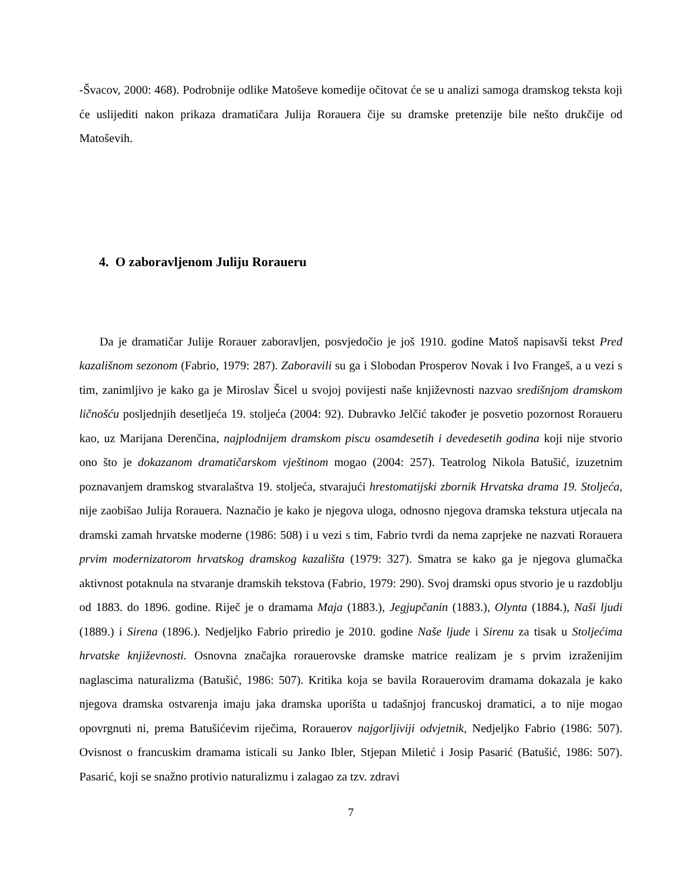-Švacov, 2000: 468). Podrobnije odlike Matoševe komedije očitovat će se u analizi samoga dramskog teksta koji će uslijediti nakon prikaza dramatičara Julija Rorauera čije su dramske pretenzije bile nešto drukčije od Matoševih.
4. O zaboravljenom Juliju Roraueru
Da je dramatičar Julije Rorauer zaboravljen, posvjedočio je još 1910. godine Matoš napisavši tekst Pred kazališnom sezonom (Fabrio, 1979: 287). Zaboravili su ga i Slobodan Prosperov Novak i Ivo Frangeš, a u vezi s tim, zanimljivo je kako ga je Miroslav Šicel u svojoj povijesti naše književnosti nazvao središnjom dramskom ličnošću posljednjih desetljeća 19. stoljeća (2004: 92). Dubravko Jelčić također je posvetio pozornost Roraueru kao, uz Marijana Derenčina, najplodnijem dramskom piscu osamdesetih i devedesetih godina koji nije stvorio ono što je dokazanom dramatičarskom vještinom mogao (2004: 257). Teatrolog Nikola Batušić, izuzetnim poznavanjem dramskog stvaralaštva 19. stoljeća, stvarajući hrestomatijski zbornik Hrvatska drama 19. Stoljeća, nije zaobišao Julija Rorauera. Naznačio je kako je njegova uloga, odnosno njegova dramska tekstura utjecala na dramski zamah hrvatske moderne (1986: 508) i u vezi s tim, Fabrio tvrdi da nema zaprjeke ne nazvati Rorauera prvim modernizatorom hrvatskog dramskog kazališta (1979: 327). Smatra se kako ga je njegova glumačka aktivnost potaknula na stvaranje dramskih tekstova (Fabrio, 1979: 290). Svoj dramski opus stvorio je u razdoblju od 1883. do 1896. godine. Riječ je o dramama Maja (1883.), Jegjupčanin (1883.), Olynta (1884.), Naši ljudi (1889.) i Sirena (1896.). Nedjeljko Fabrio priredio je 2010. godine Naše ljude i Sirenu za tisak u Stoljećima hrvatske književnosti. Osnovna značajka rorauerovske dramske matrice realizam je s prvim izraženijim naglascima naturalizma (Batušić, 1986: 507). Kritika koja se bavila Rorauerovim dramama dokazala je kako njegova dramska ostvarenja imaju jaka dramska uporišta u tadašnjoj francuskoj dramatici, a to nije mogao opovrgnuti ni, prema Batušićevim riječima, Rorauerov najgorljiviji odvjetnik, Nedjeljko Fabrio (1986: 507). Ovisnost o francuskim dramama isticali su Janko Ibler, Stjepan Miletić i Josip Pasarić (Batušić, 1986: 507). Pasarić, koji se snažno protivio naturalizmu i zalagao za tzv. zdravi
7